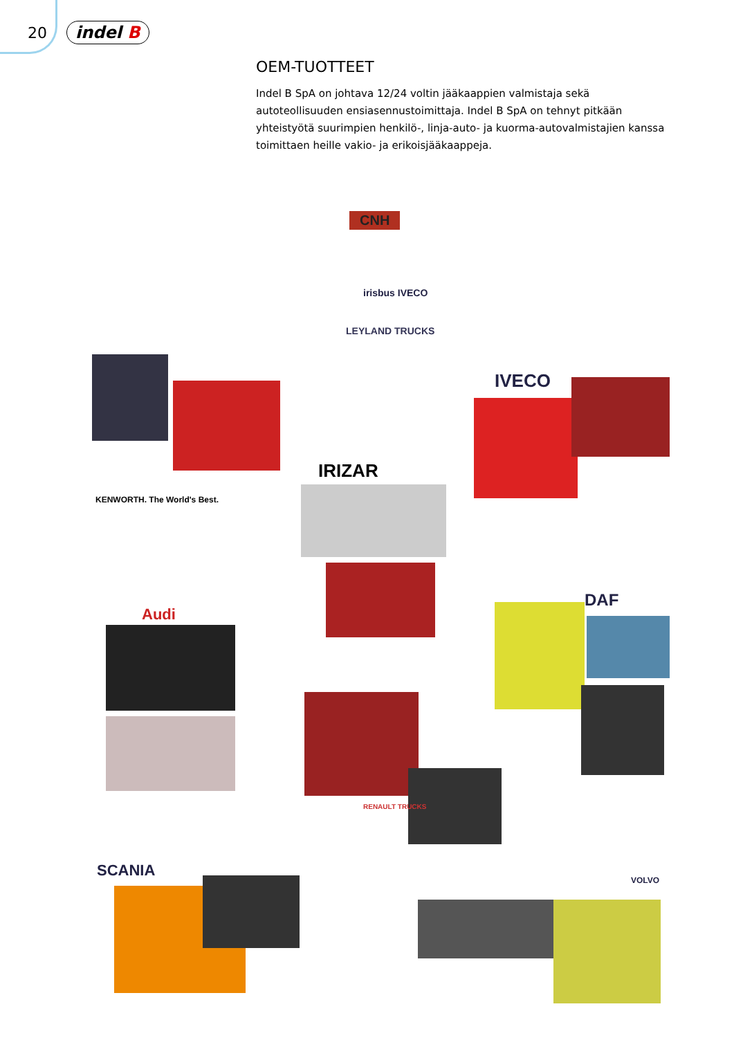20 indel B
OEM-TUOTTEET
Indel B SpA on johtava 12/24 voltin jääkaappien valmistaja sekä autoteollisuuden ensiasennustoimittaja. Indel B SpA on tehnyt pitkään yhteistyötä suurimpien henkilö-, linja-auto- ja kuorma-autovalmistajien kanssa toimittaen heille vakio- ja erikoisjääkaappeja.
CNH
irisbus IVECO
LEYLAND TRUCKS
KENWORTH. The World's Best.
IVECO
IRIZAR
Audi
DAF
RENAULT TRUCKS
SCANIA
VOLVO